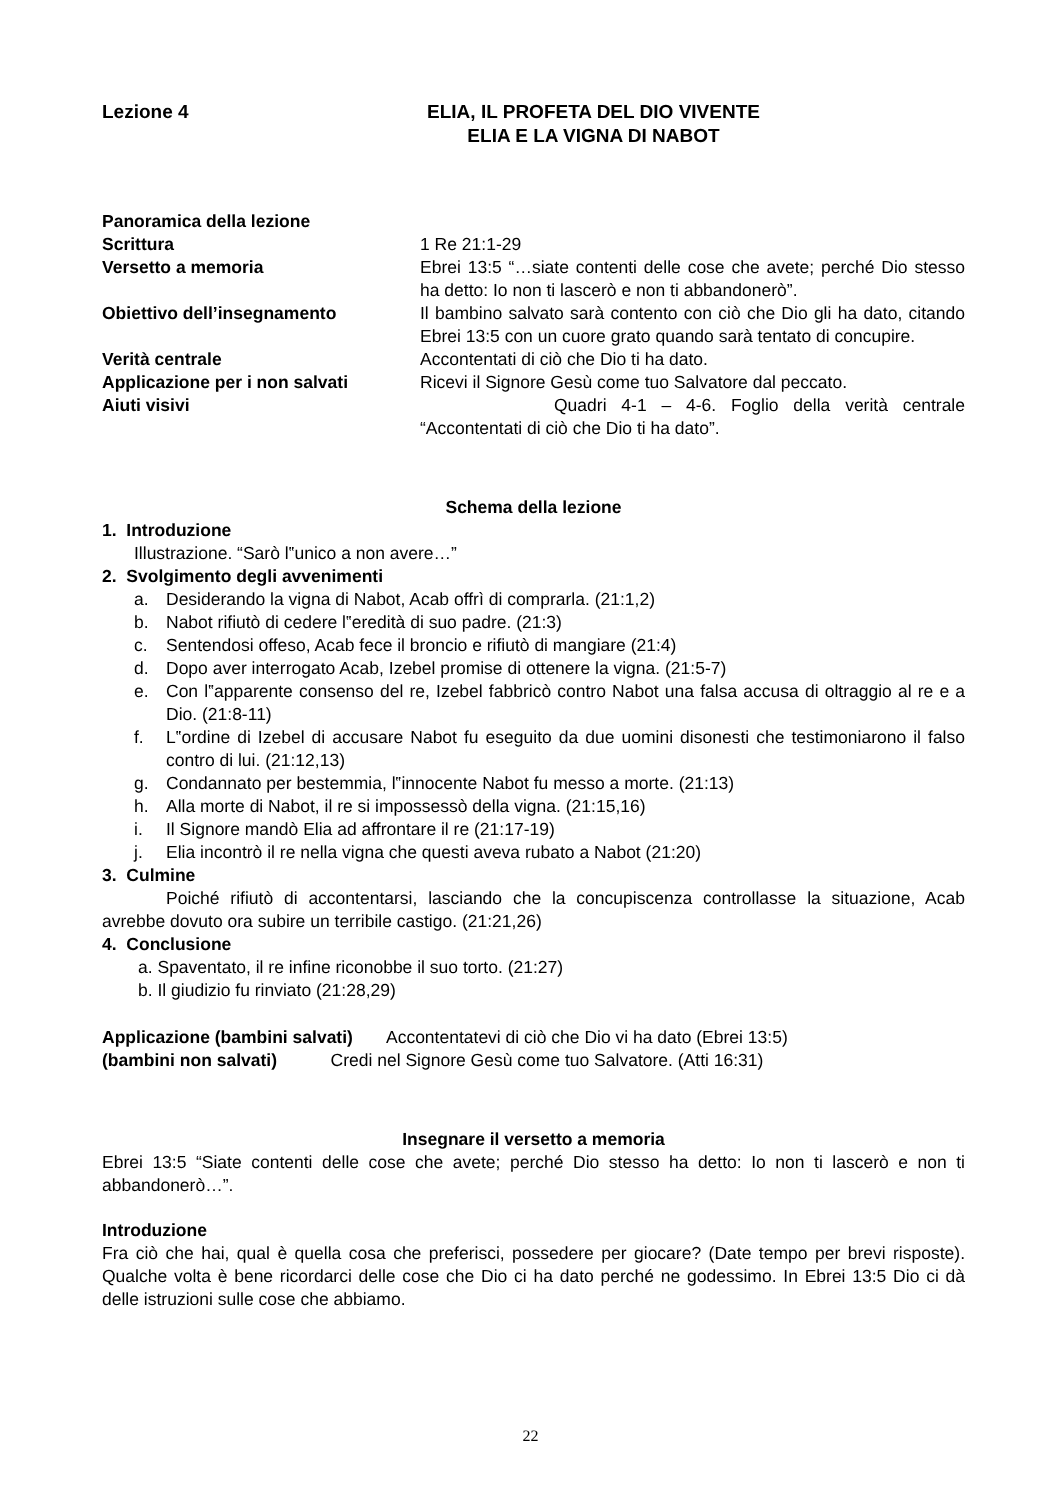Lezione 4 ELIA, IL PROFETA DEL DIO VIVENTE
ELIA E LA VIGNA DI NABOT
Panoramica della lezione
Scrittura 1 Re 21:1-29
Versetto a memoria Ebrei 13:5 “…siate contenti delle cose che avete; perché Dio stesso ha detto: Io non ti lascerò e non ti abbandonerò”.
Obiettivo dell’insegnamento Il bambino salvato sarà contento con ciò che Dio gli ha dato, citando Ebrei 13:5 con un cuore grato quando sarà tentato di concupire.
Verità centrale Accontentati di ciò che Dio ti ha dato.
Applicazione per i non salvati Ricevi il Signore Gesù come tuo Salvatore dal peccato.
Aiuti visivi Quadri 4-1 – 4-6. Foglio della verità centrale “Accontentati di ciò che Dio ti ha dato”.
Schema della lezione
1. Introduzione
Illustrazione. “Sarò l‟unico a non avere…”
2. Svolgimento degli avvenimenti
a. Desiderando la vigna di Nabot, Acab offrì di comprarla. (21:1,2)
b. Nabot rifiutò di cedere l‟eredità di suo padre. (21:3)
c. Sentendosi offeso, Acab fece il broncio e rifiutò di mangiare (21:4)
d. Dopo aver interrogato Acab, Izebel promise di ottenere la vigna. (21:5-7)
e. Con l‟apparente consenso del re, Izebel fabbricò contro Nabot una falsa accusa di oltraggio al re e a Dio. (21:8-11)
f. L‟ordine di Izebel di accusare Nabot fu eseguito da due uomini disonesti che testimoniarono il falso contro di lui. (21:12,13)
g. Condannato per bestemmia, l‟innocente Nabot fu messo a morte. (21:13)
h. Alla morte di Nabot, il re si impossessò della vigna. (21:15,16)
i. Il Signore mandò Elia ad affrontare il re (21:17-19)
j. Elia incontrò il re nella vigna che questi aveva rubato a Nabot (21:20)
3. Culmine
Poiché rifiutò di accontentarsi, lasciando che la concupiscenza controllasse la situazione, Acab avrebbe dovuto ora subire un terribile castigo. (21:21,26)
4. Conclusione
a. Spaventato, il re infine riconobbe il suo torto. (21:27)
b. Il giudizio fu rinviato (21:28,29)
Applicazione (bambini salvati) Accontentatevi di ciò che Dio vi ha dato (Ebrei 13:5)
(bambini non salvati) Credi nel Signore Gesù come tuo Salvatore. (Atti 16:31)
Insegnare il versetto a memoria
Ebrei 13:5 “Siate contenti delle cose che avete; perché Dio stesso ha detto: Io non ti lascerò e non ti abbandonerò…”.
Introduzione
Fra ciò che hai, qual è quella cosa che preferisci, possedere per giocare? (Date tempo per brevi risposte). Qualche volta è bene ricordarci delle cose che Dio ci ha dato perché ne godessimo. In Ebrei 13:5 Dio ci dà delle istruzioni sulle cose che abbiamo.
22